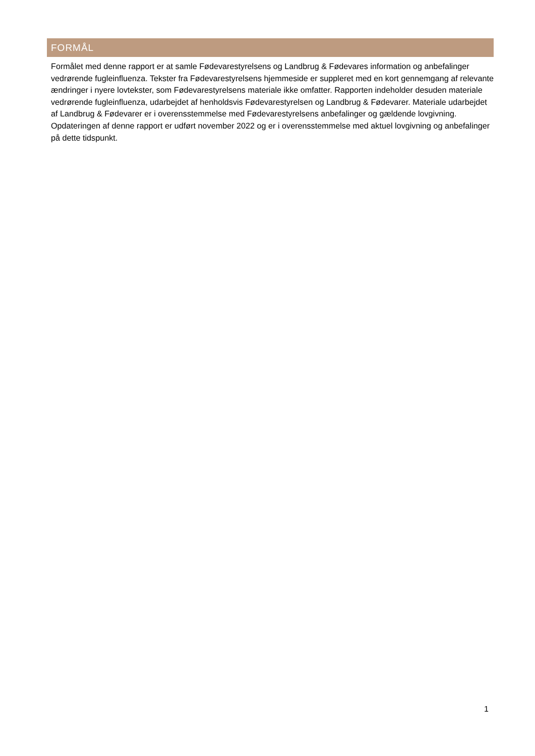FORMÅL
Formålet med denne rapport er at samle Fødevarestyrelsens og Landbrug & Fødevares information og anbefalinger vedrørende fugleinfluenza. Tekster fra Fødevarestyrelsens hjemmeside er suppleret med en kort gennemgang af relevante ændringer i nyere lovtekster, som Fødevarestyrelsens materiale ikke omfatter. Rapporten indeholder desuden materiale vedrørende fugleinfluenza, udarbejdet af henholdsvis Fødevarestyrelsen og Landbrug & Fødevarer. Materiale udarbejdet af Landbrug & Fødevarer er i overensstemmelse med Fødevarestyrelsens anbefalinger og gældende lovgivning. Opdateringen af denne rapport er udført november 2022 og er i overensstemmelse med aktuel lovgivning og anbefalinger på dette tidspunkt.
1